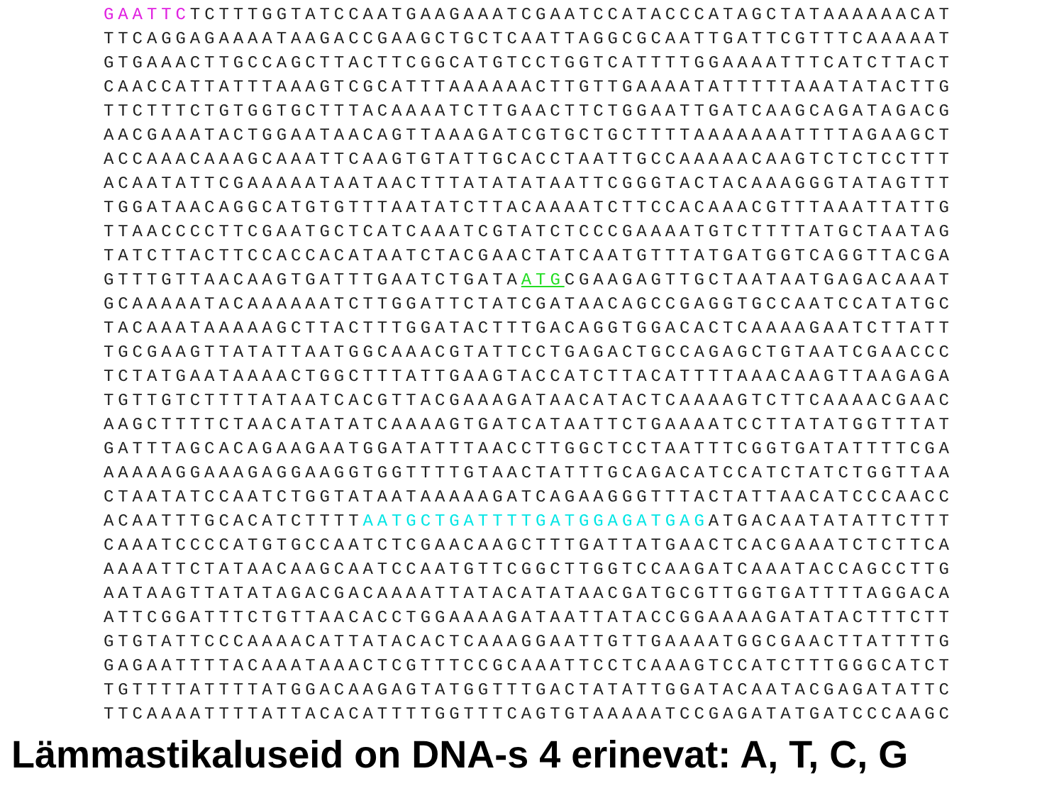GAATTCTCTTTGGTATCCAATGAAGAAATCGAATCCATACCCATAGCTATAAAAAACAT
TTCAGGAGAAAATAAGACCGAAGCTGCTCAATTAGGCGCAATTGATTCGTTTCAAAAAT
GTGAAACTTGCCAGCTTACTTCGGCATGTCCTGGTCATTTTGGAAAATTTCATCTTACT
CAACCATTATTTAAAGTCGCATTTAAAAAACTTGTTGAAAATATTTTTAAATATACTTG
TTCTTTCTGTGGTGCTTTACAAAATCTTGAACTTCTGGAATTGATCAAGCAGATAGACG
AACGAAATACTGGAATAACAGTTAAAGATCGTGCTGCTTTTAAAAAAATTTTAGAAGCT
ACCAAACAAAGCAAATTCAAGTGTATTGCACCTAATTGCCAAAAACAAGTCTCTCCTTT
ACAATATTCGAAAAATAATAACTTTATATATAATTCGGGTACTACAAAGGGTATAGTTT
TGGATAACAGGCATGTGTTTAATATCTTACAAAATCTTCCACAAACGTTTAAATTATTG
TTAACCCCTTCGAATGCTCATCAAATCGTATCTCCCGAAAATGTCTTTTATGCTAATAG
TATCTTACTTCCACCACATAATCTACGAACTATCAATGTTTATGATGGTCAGGTTACGA
GTTTGTTAACAAGTGATTTGAATCTGATAATGCGAAGAGTTGCTAATAATGAGACAAAT
GCAAAAATACAAAAAATCTTGGATTCTATCGATAACAGCCGAGGTGCCAATCCATATGC
TACAAATAAAAAGCTTACTTTGGATACTTTGACAGGTGGACACTCAAAAGAATCTTATT
TGCGAAGTTATATTAATGGCAAACGTATTCCTGAGACTGCCAGAGCTGTAATCGAACCC
TCTATGAATAAAACTGGCTTTATTGAAGTACCATCTTACATTTTAAACAAGTTAAGAGA
TGTTGTCTTTTATAATCACGTTACGAAAGATAACATACTCAAAAGTCTTCAAAACGAAC
AAGCTTTTCTAACATATATCAAAAGTGATCATAATTCTGAAAATCCTTATATGGTTTAT
GATTTAGCACAGAAGAATGGATATTTAACCTTGGCTCCTAATTTCGGTGATATTTTCGA
AAAAAGGAAAGAGGAAGGTGGTTTTGTAACTATTTGCAGACATCCATCTATCTGGTTAA
CTAATATCCAATCTGGTATAATAAAAAGATCAGAAGGGTTTACTATTAACATCCCAACC
ACAATTTGCACATCTTTTAATGCTGATTTTGATGGAGATGAGATGACAATATATTCTTT
CAAATCCCCATGTGCCAATCTCGAACAAGCTTTGATTATGAACTCACGAAATCTCTTCA
AAAATTCTATAACAAGCAATCCAATGTTCGGCTTGGTCCAAGATCAAATACCAGCCTTG
AATAAGTTATATAGACGACAAAATTATACATATAACGATGCGTTGGTGATTTTAGGACA
ATTCGGATTTCTGTTAACACCTGGAAAAGATAATTATACCGGAAAAGATATACTTTCTT
GTGTATTCCCAAAACATTATACACTCAAAGGAATTGTTGAAAATGGCGAACTTATTTTG
GAGAATTTTACAAATAAACTCGTTTCCGCAAATTCCTCAAAGTCCATCTTTGGGCATCT
TGTTTTATTTTATGGACAAGAGTATGGTTTGACTATATTGGATACAATACGAGATATTC
TTCAAAATTTTATTACACATTTTGGTTTCAGTGTAAAAATCCGAGATATGATCCCAAGC
Lämmastikaluseid on DNA-s 4 erinevat: A, T, C, G